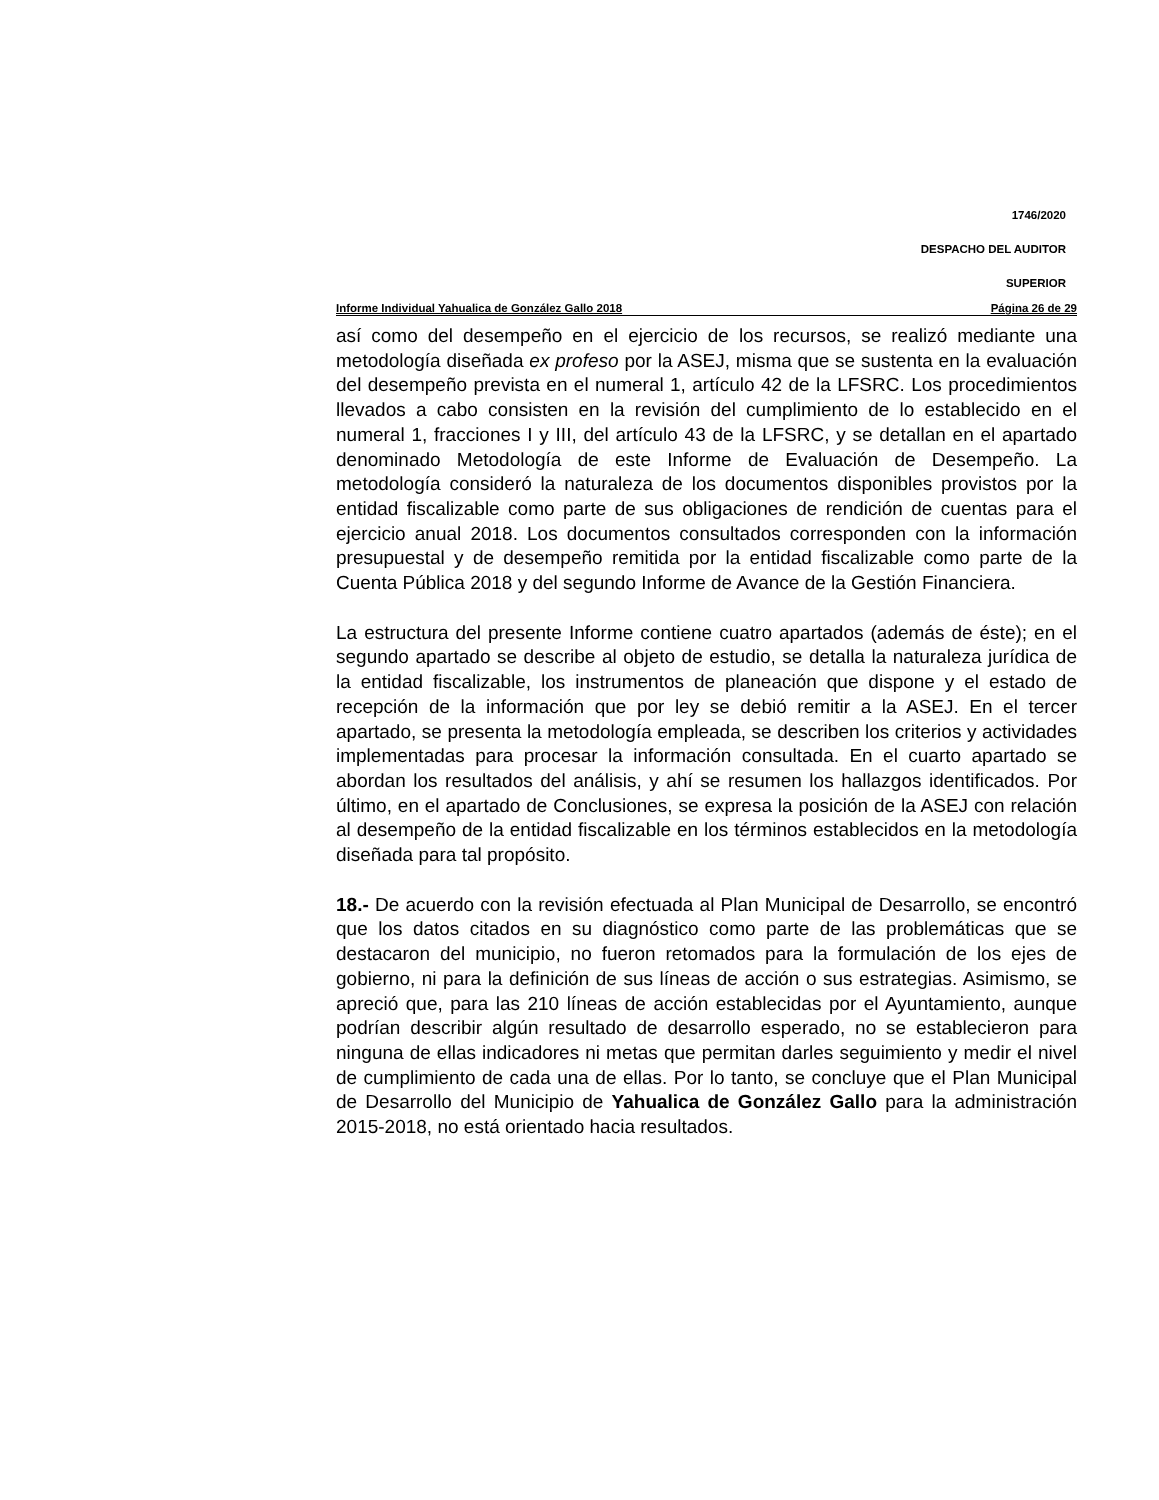1746/2020
DESPACHO DEL AUDITOR
SUPERIOR
Informe Individual Yahualica de González Gallo 2018 Página 26 de 29
así como del desempeño en el ejercicio de los recursos, se realizó mediante una metodología diseñada ex profeso por la ASEJ, misma que se sustenta en la evaluación del desempeño prevista en el numeral 1, artículo 42 de la LFSRC. Los procedimientos llevados a cabo consisten en la revisión del cumplimiento de lo establecido en el numeral 1, fracciones I y III, del artículo 43 de la LFSRC, y se detallan en el apartado denominado Metodología de este Informe de Evaluación de Desempeño. La metodología consideró la naturaleza de los documentos disponibles provistos por la entidad fiscalizable como parte de sus obligaciones de rendición de cuentas para el ejercicio anual 2018. Los documentos consultados corresponden con la información presupuestal y de desempeño remitida por la entidad fiscalizable como parte de la Cuenta Pública 2018 y del segundo Informe de Avance de la Gestión Financiera.
La estructura del presente Informe contiene cuatro apartados (además de éste); en el segundo apartado se describe al objeto de estudio, se detalla la naturaleza jurídica de la entidad fiscalizable, los instrumentos de planeación que dispone y el estado de recepción de la información que por ley se debió remitir a la ASEJ. En el tercer apartado, se presenta la metodología empleada, se describen los criterios y actividades implementadas para procesar la información consultada. En el cuarto apartado se abordan los resultados del análisis, y ahí se resumen los hallazgos identificados. Por último, en el apartado de Conclusiones, se expresa la posición de la ASEJ con relación al desempeño de la entidad fiscalizable en los términos establecidos en la metodología diseñada para tal propósito.
18.- De acuerdo con la revisión efectuada al Plan Municipal de Desarrollo, se encontró que los datos citados en su diagnóstico como parte de las problemáticas que se destacaron del municipio, no fueron retomados para la formulación de los ejes de gobierno, ni para la definición de sus líneas de acción o sus estrategias. Asimismo, se apreció que, para las 210 líneas de acción establecidas por el Ayuntamiento, aunque podrían describir algún resultado de desarrollo esperado, no se establecieron para ninguna de ellas indicadores ni metas que permitan darles seguimiento y medir el nivel de cumplimiento de cada una de ellas. Por lo tanto, se concluye que el Plan Municipal de Desarrollo del Municipio de Yahualica de González Gallo para la administración 2015-2018, no está orientado hacia resultados.